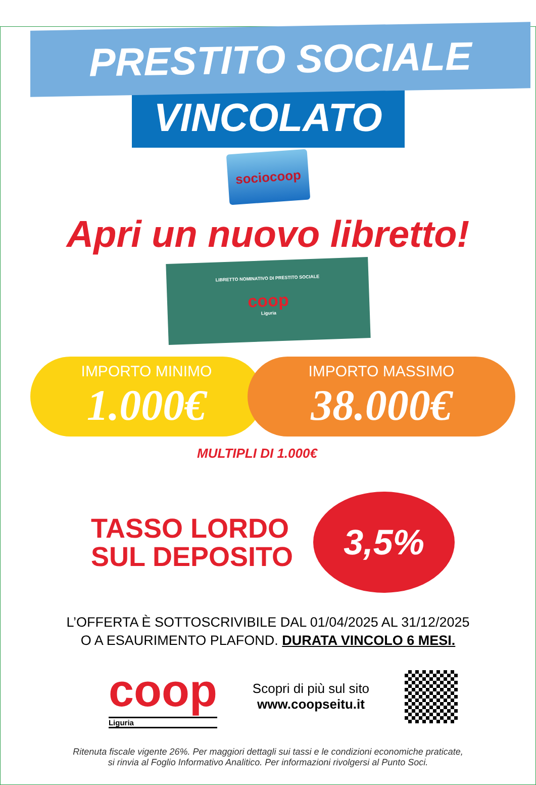PRESTITO SOCIALE
VINCOLATO
sociocoop
Apri un nuovo libretto!
LIBRETTO NOMINATIVO DI PRESTITO SOCIALE
coop
Liguria
IMPORTO MINIMO
1.000€
IMPORTO MASSIMO
38.000€
MULTIPLI DI 1.000€
TASSO LORDO
SUL DEPOSITO
3,5%
L’OFFERTA È SOTTOSCRIVIBILE DAL 01/04/2025 AL 31/12/2025
O A ESAURIMENTO PLAFOND. DURATA VINCOLO 6 MESI.
coop
Liguria
Scopri di più sul sito
www.coopseitu.it
Ritenuta fiscale vigente 26%. Per maggiori dettagli sui tassi e le condizioni economiche praticate,
si rinvia al Foglio Informativo Analitico. Per informazioni rivolgersi al Punto Soci.